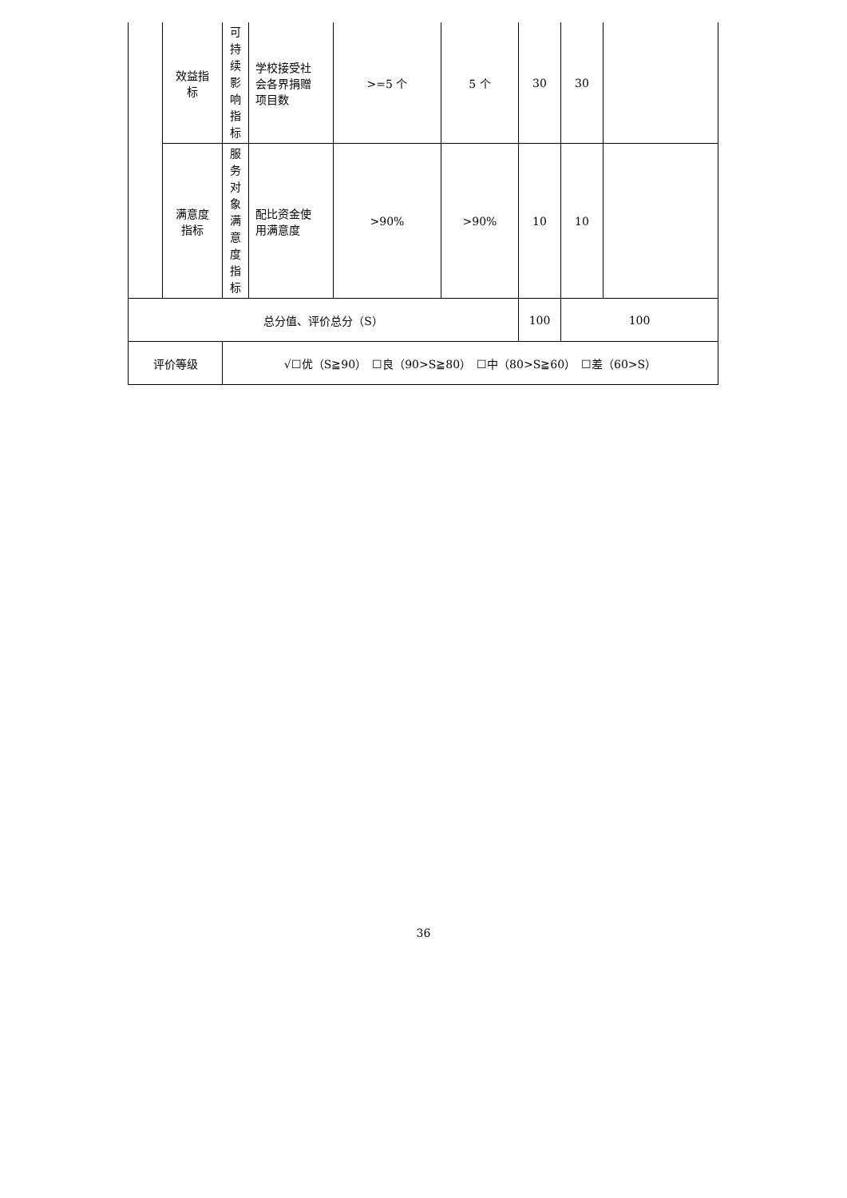| | 效益指 标 | 可 持 续 影 响 指 标 | 学校接受社 会各界捐赠 项目数 | >=5 个 | 5 个 | 30 | 30 | |
| | 满意度 指标 | 服 务 对 象 满 意 度 指 标 | 配比资金使 用满意度 | >90% | >90% | 10 | 10 | |
| 总分值、评价总分（S） | | | | | | 100 | 100 | |
| 评价等级 | | √☐优（S≧90） ☐良（90>S≧80） ☐中（80>S≧60） ☐差（60>S） | | | | | | |
36